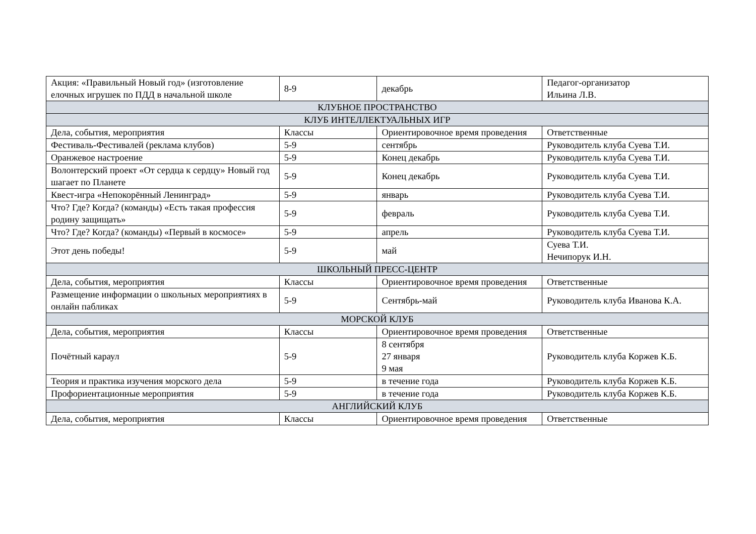| Акция: «Правильный Новый год» (изготовление елочных игрушек по ПДД в начальной школе | 8-9 | декабрь | Педагог-организатор Ильина Л.В. |
| КЛУБНОЕ ПРОСТРАНСТВО | | | |
| КЛУБ ИНТЕЛЛЕКТУАЛЬНЫХ ИГР | | | |
| Дела, события, мероприятия | Классы | Ориентировочное время проведения | Ответственные |
| Фестиваль-Фестивалей (реклама клубов) | 5-9 | сентябрь | Руководитель клуба Суева Т.И. |
| Оранжевое настроение | 5-9 | Конец декабрь | Руководитель клуба Суева Т.И. |
| Волонтерский проект «От сердца к сердцу» Новый год шагает по Планете | 5-9 | Конец декабрь | Руководитель клуба Суева Т.И. |
| Квест-игра «Непокорённый Ленинград» | 5-9 | январь | Руководитель клуба Суева Т.И. |
| Что? Где? Когда? (команды) «Есть такая профессия родину защищать» | 5-9 | февраль | Руководитель клуба Суева Т.И. |
| Что? Где? Когда? (команды) «Первый в космосе» | 5-9 | апрель | Руководитель клуба Суева Т.И. |
| Этот день победы! | 5-9 | май | Суева Т.И. Нечипорук И.Н. |
| ШКОЛЬНЫЙ ПРЕСС-ЦЕНТР | | | |
| Дела, события, мероприятия | Классы | Ориентировочное время проведения | Ответственные |
| Размещение информации о школьных мероприятиях в онлайн пабликах | 5-9 | Сентябрь-май | Руководитель клуба Иванова К.А. |
| МОРСКОЙ КЛУБ | | | |
| Дела, события, мероприятия | Классы | Ориентировочное время проведения | Ответственные |
| Почётный караул | 5-9 | 8 сентября 27 января 9 мая | Руководитель клуба Коржев К.Б. |
| Теория и практика изучения морского дела | 5-9 | в течение года | Руководитель клуба Коржев К.Б. |
| Профориентационные мероприятия | 5-9 | в течение года | Руководитель клуба Коржев К.Б. |
| АНГЛИЙСКИЙ КЛУБ | | | |
| Дела, события, мероприятия | Классы | Ориентировочное время проведения | Ответственные |